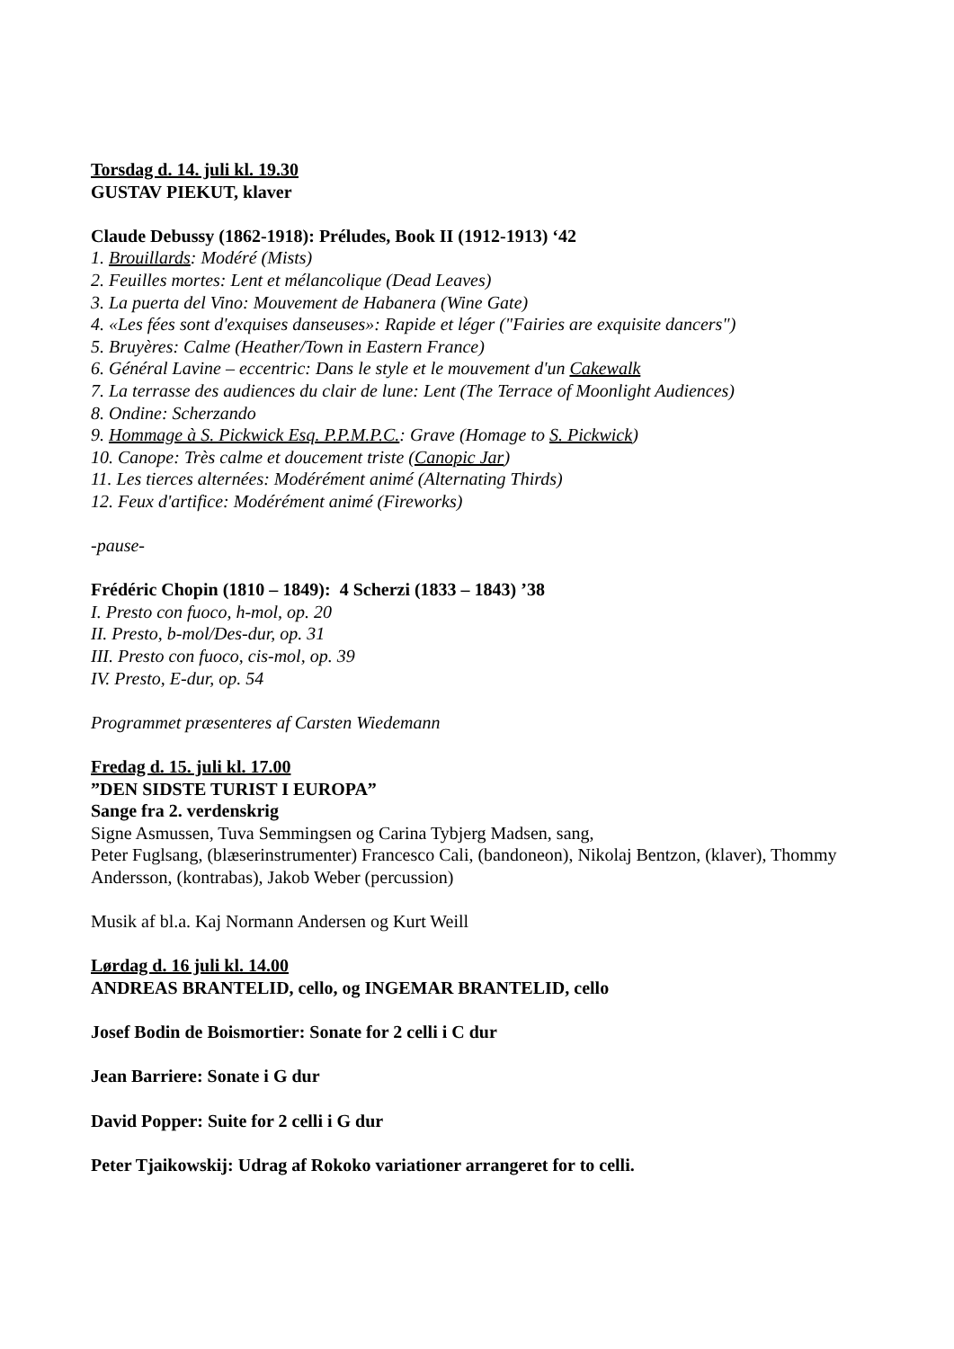Torsdag d. 14. juli kl. 19.30
GUSTAV PIEKUT, klaver
Claude Debussy (1862-1918): Préludes, Book II (1912-1913) ‘42
1. Brouillards: Modéré (Mists)
2. Feuilles mortes: Lent et mélancolique (Dead Leaves)
3. La puerta del Vino: Mouvement de Habanera (Wine Gate)
4. «Les fées sont d'exquises danseuses»: Rapide et léger ("Fairies are exquisite dancers")
5. Bruyères: Calme (Heather/Town in Eastern France)
6. Général Lavine – eccentric: Dans le style et le mouvement d'un Cakewalk
7. La terrasse des audiences du clair de lune: Lent (The Terrace of Moonlight Audiences)
8. Ondine: Scherzando
9. Hommage à S. Pickwick Esq. P.P.M.P.C.: Grave (Homage to S. Pickwick)
10. Canope: Très calme et doucement triste (Canopic Jar)
11. Les tierces alternées: Modérément animé (Alternating Thirds)
12. Feux d'artifice: Modérément animé (Fireworks)
-pause-
Frédéric Chopin (1810 – 1849): 4 Scherzi (1833 – 1843) ’38
I. Presto con fuoco, h-mol, op. 20
II. Presto, b-mol/Des-dur, op. 31
III. Presto con fuoco, cis-mol, op. 39
IV. Presto, E-dur, op. 54
Programmet præsenteres af Carsten Wiedemann
Fredag d. 15. juli kl. 17.00
”DEN SIDSTE TURIST I EUROPA”
Sange fra 2. verdenskrig
Signe Asmussen, Tuva Semmingsen og Carina Tybjerg Madsen, sang,
Peter Fuglsang, (blæserinstrumenter) Francesco Cali, (bandoneon), Nikolaj Bentzon, (klaver), Thommy Andersson, (kontrabas), Jakob Weber (percussion)
Musik af bl.a. Kaj Normann Andersen og Kurt Weill
Lørdag d. 16 juli kl. 14.00
ANDREAS BRANTELID, cello, og INGEMAR BRANTELID, cello
Josef Bodin de Boismortier: Sonate for 2 celli i C dur
Jean Barriere: Sonate i G dur
David Popper: Suite for 2 celli i G dur
Peter Tjaikowskij: Udrag af Rokoko variationer arrangeret for to celli.